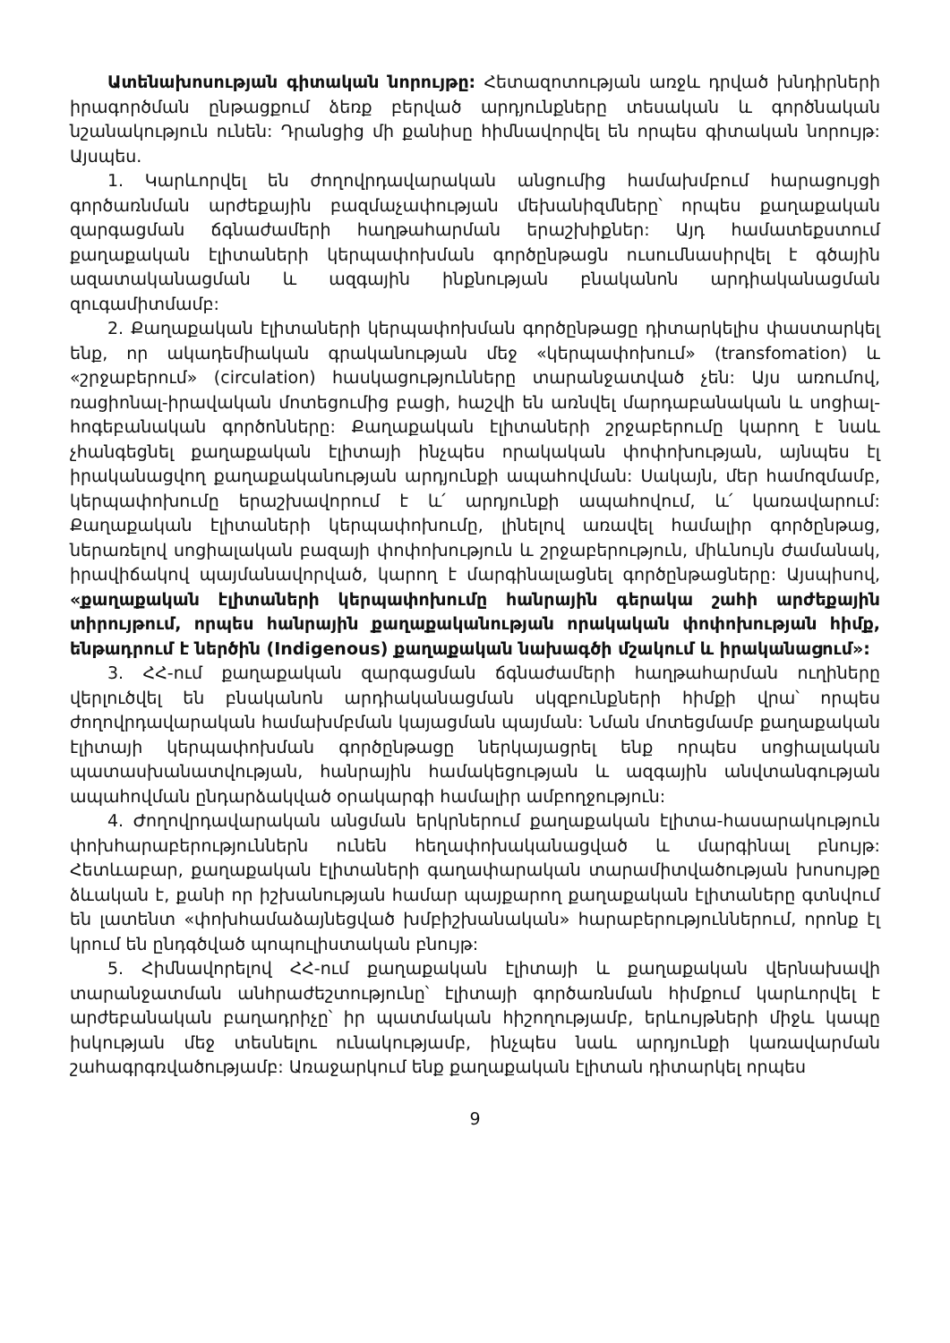Ատենախոսության գիտական նորույթը: Հետազոտության առջև դրված խնդիրների իրագործման ընթացքում ձեռք բերված արդյունքները տեսական և գործնական նշանակություն ունեն: Դրանցից մի քանիսը հիմնավորվել են որպես գիտական նորույթ: Այսպես.
1. Կարևորվել են ժողովրդավարական անցումից համախմբում հարացույցի գործառնման արժեքային բազմաչափության մեխանիզմները՝ որպես քաղաքական զարգացման ճգնաժամերի հաղթահարման երաշխիքներ: Այդ համատեքստում քաղաքական էլիտաների կերպափոխման գործընթացն ուսումնասիրվել է գծային ազատականացման և ազգային ինքնության բնականոն արդիականացման զուգամիտմամբ:
2. Քաղաքական էլիտաների կերպափոխման գործընթացը դիտարկելիս փաստարկել ենք, որ ակադեմիական գրականության մեջ «կերպափոխում» (transfomation) և «շրջաբերում» (circulation) հասկացությունները տարանջատված չեն: Այս առումով, ռացիոնալ-իրավական մոտեցումից բացի, հաշվի են առնվել մարդաբանական և սոցիալ-հոգեբանական գործոնները: Քաղաքական էլիտաների շրջաբերումը կարող է նաև չհանգեցնել քաղաքական էլիտայի ինչպես որակական փոփոխության, այնպես էլ իրականացվող քաղաքականության արդյունքի ապահովման: Սակայն, մեր համոզմամբ, կերպափոխումը երաշխավորում է և՛ արդյունքի ապահովում, և՛ կառավարում: Քաղաքական էլիտաների կերպափոխումը, լինելով առավել համալիր գործընթաց, ներառելով սոցիալական բազայի փոփոխություն և շրջաբերություն, միևնույն ժամանակ, իրավիճակով պայմանավորված, կարող է մարգինալացնել գործընթացները: Այսպիսով, «քաղաքական էլիտաների կերպափոխումը հանրային գերակա շահի արժեքային տիրույթում, որպես հանրային քաղաքականության որակական փոփոխության հիմք, ենթադրում է ներծին (Indigenous) քաղաքական նախագծի մշակում և իրականացում»:
3. ՀՀ-ում քաղաքական զարգացման ճգնաժամերի հաղթահարման ուղիները վերլուծվել են բնականոն արդիականացման սկզբունքների հիմքի վրա՝ որպես ժողովրդավարական համախմբման կայացման պայման: Նման մոտեցմամբ քաղաքական էլիտայի կերպափոխման գործընթացը ներկայացրել ենք որպես սոցիալական պատասխանատվության, հանրային համակեցության և ազգային անվտանգության ապահովման ընդարձակված օրակարգի համալիր ամբողջություն:
4. Ժողովրդավարական անցման երկրներում քաղաքական էլիտա-հասարակություն փոխհարաբերություններն ունեն հեղափոխականացված և մարգինալ բնույթ: Հետևաբար, քաղաքական էլիտաների գաղափարական տարամիտվածության խոսույթը ձևական է, քանի որ իշխանության համար պայքարող քաղաքական էլիտաները գտնվում են լատենտ «փոխհամաձայնեցված խմբիշխանական» հարաբերություններում, որոնք էլ կրում են ընդգծված պոպուլիստական բնույթ:
5. Հիմնավորելով ՀՀ-ում քաղաքական էլիտայի և քաղաքական վերնախավի տարանջատման անհրաժեշտությունը՝ էլիտայի գործառնման հիմքում կարևորվել է արժեբանական բաղադրիչը՝ իր պատմական հիշողությամբ, երևույթների միջև կապը իսկության մեջ տեսնելու ունակությամբ, ինչպես նաև արդյունքի կառավարման շահագրգռվածությամբ: Առաջարկում ենք քաղաքական էլիտան դիտարկել որպես
9